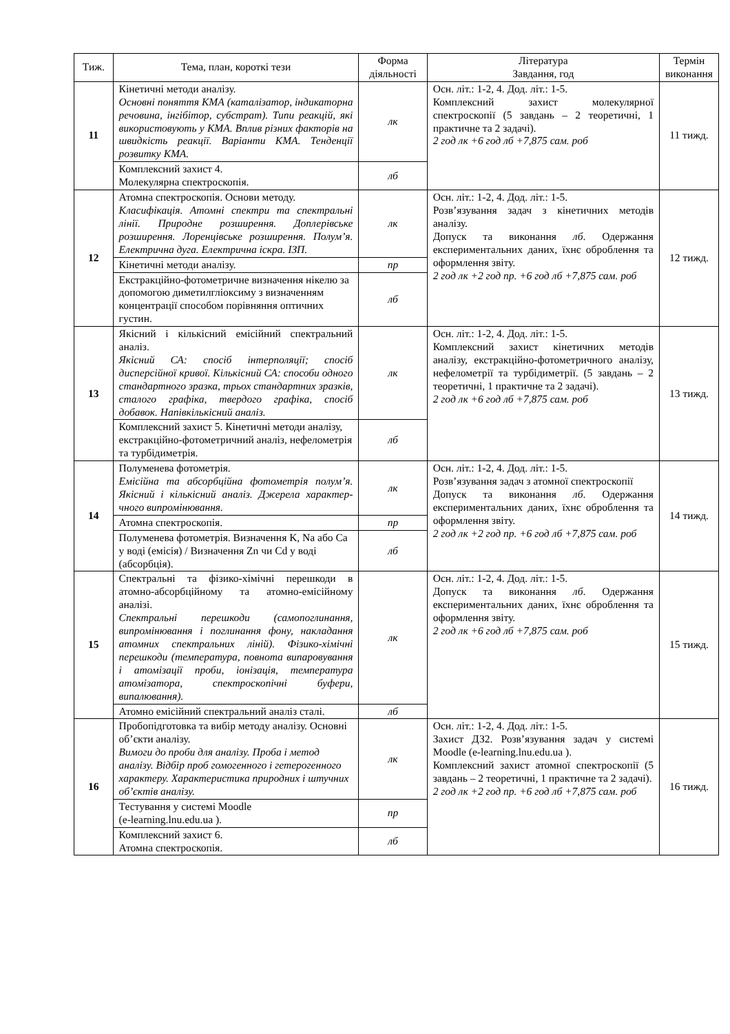| Тиж. | Тема, план, короткі тези | Форма діяльності | Література Завдання, год | Термін виконання |
| --- | --- | --- | --- | --- |
| 11 | Кінетичні методи аналізу. Основні поняття КМА (каталізатор, індикаторна речовина, інгібітор, субстрат). Типи реакцій, які використовують у КМА. Вплив різних факторів на швидкість реакції. Варіанти КМА. Тенденції розвитку КМА. | лк | Осн. літ.: 1-2, 4. Дод. літ.: 1-5. Комплексний захист молекулярної спектроскопії (5 завдань – 2 теоретичні, 1 практичне та 2 задачі). 2 год лк +6 год лб +7,875 сам. роб | 11 тижд. |
| | Комплексний захист 4. Молекулярна спектроскопія. | лб | | |
| 12 | Атомна спектроскопія. Основи методу. Класифікація. Атомні спектри та спектральні лінії. Природне розширення. Доплерівське розширення. Лоренцівське розширення. Полум’я. Електрична дуга. Електрична іскра. ІЗП. | лк | Осн. літ.: 1-2, 4. Дод. літ.: 1-5. Розв’язування задач з кінетичних методів аналізу. Допуск та виконання лб . Одержання експериментальних даних, їхнє оброблення та оформлення звіту. 2 год лк +2 год пр. +6 год лб +7,875 сам. роб | 12 тижд. |
| | Кінетичні методи аналізу. | пр | | |
| | Екстракційно-фотометричне визначення нікелю за допомогою диметилгліоксиму з визначенням концентрації способом порівняння оптичних густин. | лб | | |
| 13 | Якісний і кількісний емісійний спектральний аналіз. Якісний СА: спосіб інтерполяції; спосіб дисперсійної кривої. Кількісний СА: способи одного стандартного зразка, трьох стандартних зразків, сталого графіка, твердого графіка, спосіб добавок. Напівкількісний аналіз. | лк | Осн. літ.: 1-2, 4. Дод. літ.: 1-5. Комплексний захист кінетичних методів аналізу, екстракційно-фотометричного аналізу, нефелометрії та турбідиметрії. (5 завдань – 2 теоретичні, 1 практичне та 2 задачі). 2 год лк +6 год лб +7,875 сам. роб | 13 тижд. |
| | Комплексний захист 5. Кінетичні методи аналізу, екстракційно-фотометричний аналіз, нефелометрія та турбідиметрія. | лб | | |
| 14 | Полуменева фотометрія. Емісійна та абсорбційна фотометрія полум’я. Якісний і кількісний аналіз. Джерела характер-чного випромінювання. | лк | Осн. літ.: 1-2, 4. Дод. літ.: 1-5. Розв’язування задач з атомної спектроскопії Допуск та виконання лб . Одержання експериментальних даних, їхнє оброблення та оформлення звіту. 2 год лк +2 год пр. +6 год лб +7,875 сам. роб | 14 тижд. |
| | Атомна спектроскопія. | пр | | |
| | Полуменева фотометрія. Визначення K, Na або Ca у воді (емісія) / Визначення Zn чи Cd у воді (абсорбція). | лб | | |
| 15 | Спектральні та фізико-хімічні перешкоди в атомно-абсорбційному та атомно-емісійному аналізі. Спектральні перешкоди (самопоглинання, випромінювання і поглинання фону, накладання атомних спектральних ліній). Фізико-хімічні перешкоди (температура, повнота випаровування і атомізації проби, іонізація, температура атомізатора, спектроскопічні буфери, випалювання). | лк | Осн. літ.: 1-2, 4. Дод. літ.: 1-5. Допуск та виконання лб . Одержання експериментальних даних, їхнє оброблення та оформлення звіту. 2 год лк +6 год лб +7,875 сам. роб | 15 тижд. |
| | Атомно емісійний спектральний аналіз сталі. | лб | | |
| 16 | Пробопідготовка та вибір методу аналізу. Основні об’єкти аналізу. Вимоги до проби для аналізу. Проба і метод аналізу. Відбір проб гомогенного і гетерогенного характеру. Характеристика природних і штучних об’єктів аналізу. | лк | Осн. літ.: 1-2, 4. Дод. літ.: 1-5. Захист ДЗ2. Розв’язування задач у системі Moodle (e-learning.lnu.edu.ua ). Комплексний захист атомної спектроскопії (5 завдань – 2 теоретичні, 1 практичне та 2 задачі). 2 год лк +2 год пр. +6 год лб +7,875 сам. роб | 16 тижд. |
| | Тестування у системі Moodle (e-learning.lnu.edu.ua ). | пр | | |
| | Комплексний захист 6. Атомна спектроскопія. | лб | | |